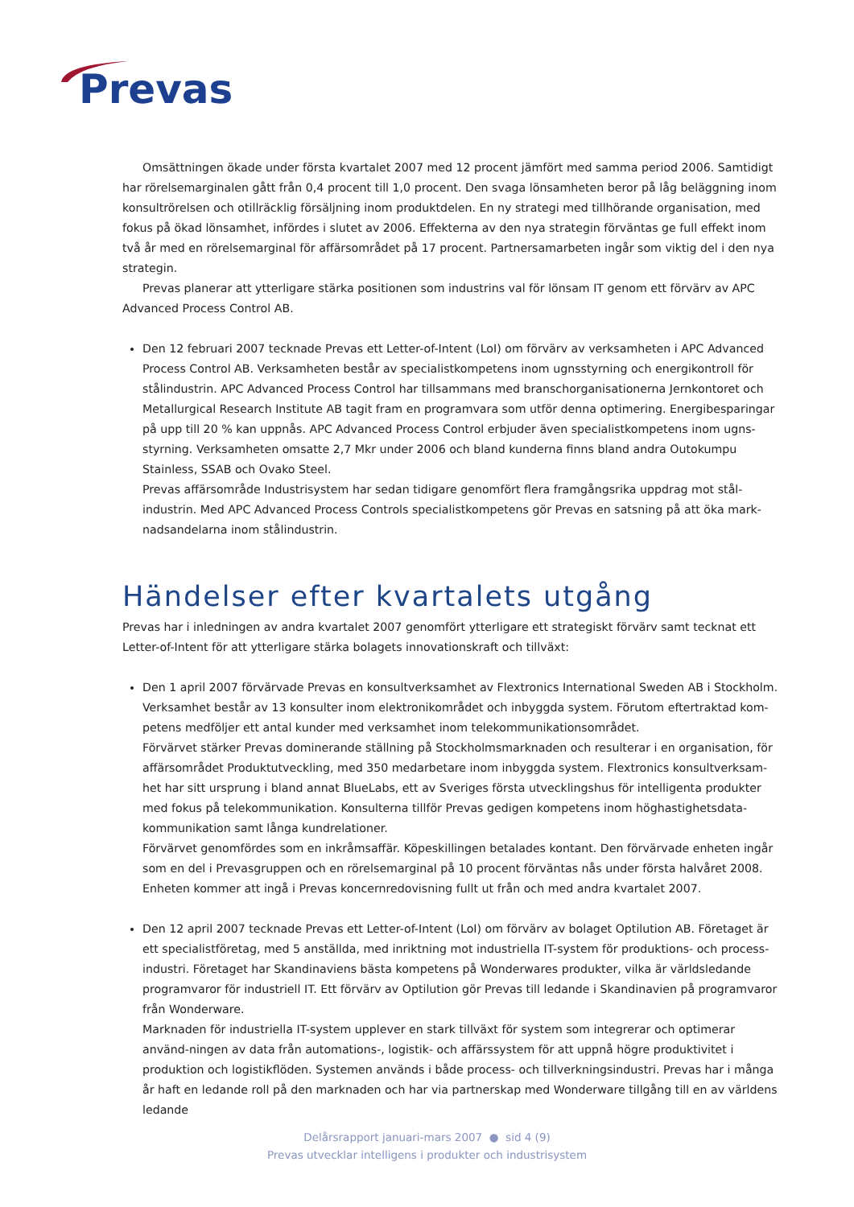Prevas
Omsättningen ökade under första kvartalet 2007 med 12 procent jämfört med samma period 2006. Samtidigt har rörelsemarginalen gått från 0,4 procent till 1,0 procent. Den svaga lönsamheten beror på låg beläggning inom konsultrörelsen och otillräcklig försäljning inom produktdelen. En ny strategi med tillhörande organisation, med fokus på ökad lönsamhet, infördes i slutet av 2006. Effekterna av den nya strategin förväntas ge full effekt inom två år med en rörelsemarginal för affärsområdet på 17 procent. Partnersamarbeten ingår som viktig del i den nya strategin.
Prevas planerar att ytterligare stärka positionen som industrins val för lönsam IT genom ett förvärv av APC Advanced Process Control AB.
Den 12 februari 2007 tecknade Prevas ett Letter-of-Intent (LoI) om förvärv av verksamheten i APC Advanced Process Control AB. Verksamheten består av specialistkompetens inom ugnsstyrning och energikontroll för stålindustrin. APC Advanced Process Control har tillsammans med branschorganisationerna Jernkontoret och Metallurgical Research Institute AB tagit fram en programvara som utför denna optimering. Energibesparingar på upp till 20 % kan uppnås. APC Advanced Process Control erbjuder även specialistkompetens inom ugns-styrning. Verksamheten omsatte 2,7 Mkr under 2006 och bland kunderna finns bland andra Outokumpu Stainless, SSAB och Ovako Steel.
Prevas affärsområde Industrisystem har sedan tidigare genomfört flera framgångsrika uppdrag mot stål-industrin. Med APC Advanced Process Controls specialistkompetens gör Prevas en satsning på att öka mark-nadsandelarna inom stålindustrin.
Händelser efter kvartalets utgång
Prevas har i inledningen av andra kvartalet 2007 genomfört ytterligare ett strategiskt förvärv samt tecknat ett Letter-of-Intent för att ytterligare stärka bolagets innovationskraft och tillväxt:
Den 1 april 2007 förvärvade Prevas en konsultverksamhet av Flextronics International Sweden AB i Stockholm. Verksamhet består av 13 konsulter inom elektronikområdet och inbyggda system. Förutom eftertraktad kom-petens medföljer ett antal kunder med verksamhet inom telekommunikationsområdet.
Förvärvet stärker Prevas dominerande ställning på Stockholmsmarknaden och resulterar i en organisation, för affärsområdet Produktutveckling, med 350 medarbetare inom inbyggda system. Flextronics konsultverksam-het har sitt ursprung i bland annat BlueLabs, ett av Sveriges första utvecklingshus för intelligenta produkter med fokus på telekommunikation. Konsulterna tillför Prevas gedigen kompetens inom höghastighetsdata-kommunikation samt långa kundrelationer.
Förvärvet genomfördes som en inkråmsaffär. Köpeskillingen betalades kontant. Den förvärvade enheten ingår som en del i Prevasgruppen och en rörelsemarginal på 10 procent förväntas nås under första halvåret 2008. Enheten kommer att ingå i Prevas koncernredovisning fullt ut från och med andra kvartalet 2007.
Den 12 april 2007 tecknade Prevas ett Letter-of-Intent (LoI) om förvärv av bolaget Optilution AB. Företaget är ett specialistföretag, med 5 anställda, med inriktning mot industriella IT-system för produktions- och process-industri. Företaget har Skandinaviens bästa kompetens på Wonderwares produkter, vilka är världsledande programvaror för industriell IT. Ett förvärv av Optilution gör Prevas till ledande i Skandinavien på programvaror från Wonderware.
Marknaden för industriella IT-system upplever en stark tillväxt för system som integrerar och optimerar använd-ningen av data från automations-, logistik- och affärssystem för att uppnå högre produktivitet i produktion och logistikflöden. Systemen används i både process- och tillverkningsindustri. Prevas har i många år haft en ledande roll på den marknaden och har via partnerskap med Wonderware tillgång till en av världens ledande
Delårsrapport januari-mars 2007 ● sid 4 (9)
Prevas utvecklar intelligens i produkter och industrisystem